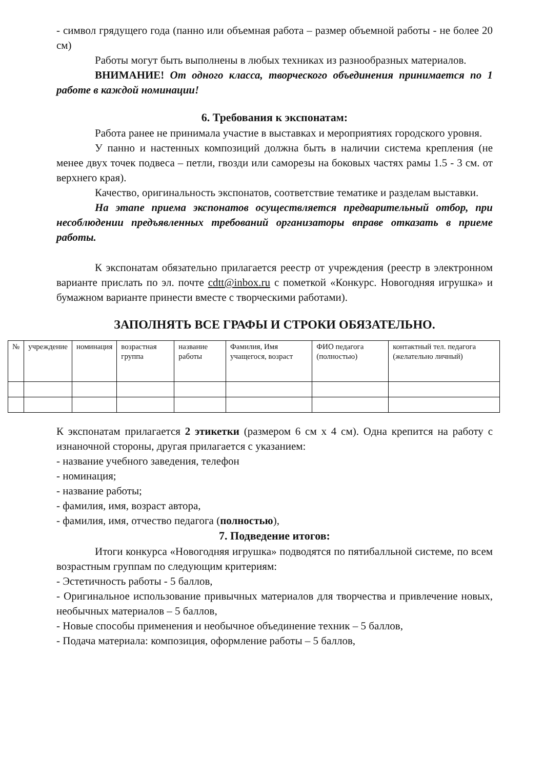- символ грядущего года (панно или объемная работа – размер объемной работы - не более 20 см)
Работы могут быть выполнены в любых техниках из разнообразных материалов.
ВНИМАНИЕ! От одного класса, творческого объединения принимается по 1 работе в каждой номинации!
6. Требования к экспонатам:
Работа ранее не принимала участие в выставках и мероприятиях городского уровня.
У панно и настенных композиций должна быть в наличии система крепления (не менее двух точек подвеса – петли, гвозди или саморезы на боковых частях рамы 1.5 - 3 см. от верхнего края).
Качество, оригинальность экспонатов, соответствие тематике и разделам выставки.
На этапе приема экспонатов осуществляется предварительный отбор, при несоблюдении предъявленных требований организаторы вправе отказать в приеме работы.
К экспонатам обязательно прилагается реестр от учреждения (реестр в электронном варианте прислать по эл. почте cdtt@inbox.ru с пометкой «Конкурс. Новогодняя игрушка» и бумажном варианте принести вместе с творческими работами).
ЗАПОЛНЯТЬ ВСЕ ГРАФЫ И СТРОКИ ОБЯЗАТЕЛЬНО.
| № | учреждение | номинация | возрастная группа | название работы | Фамилия, Имя учащегося, возраст | ФИО педагога (полностью) | контактный тел. педагога (желательно личный) |
| --- | --- | --- | --- | --- | --- | --- | --- |
К экспонатам прилагается 2 этикетки (размером 6 см х 4 см). Одна крепится на работу с изнаночной стороны, другая прилагается с указанием:
- название учебного заведения, телефон
- номинация;
- название работы;
- фамилия, имя, возраст автора,
- фамилия, имя, отчество педагога (полностью),
7. Подведение итогов:
Итоги конкурса «Новогодняя игрушка» подводятся по пятибалльной системе, по всем возрастным группам по следующим критериям:
- Эстетичность работы - 5 баллов,
- Оригинальное использование привычных материалов для творчества и привлечение новых, необычных материалов – 5 баллов,
- Новые способы применения и необычное объединение техник – 5 баллов,
- Подача материала: композиция, оформление работы – 5 баллов,